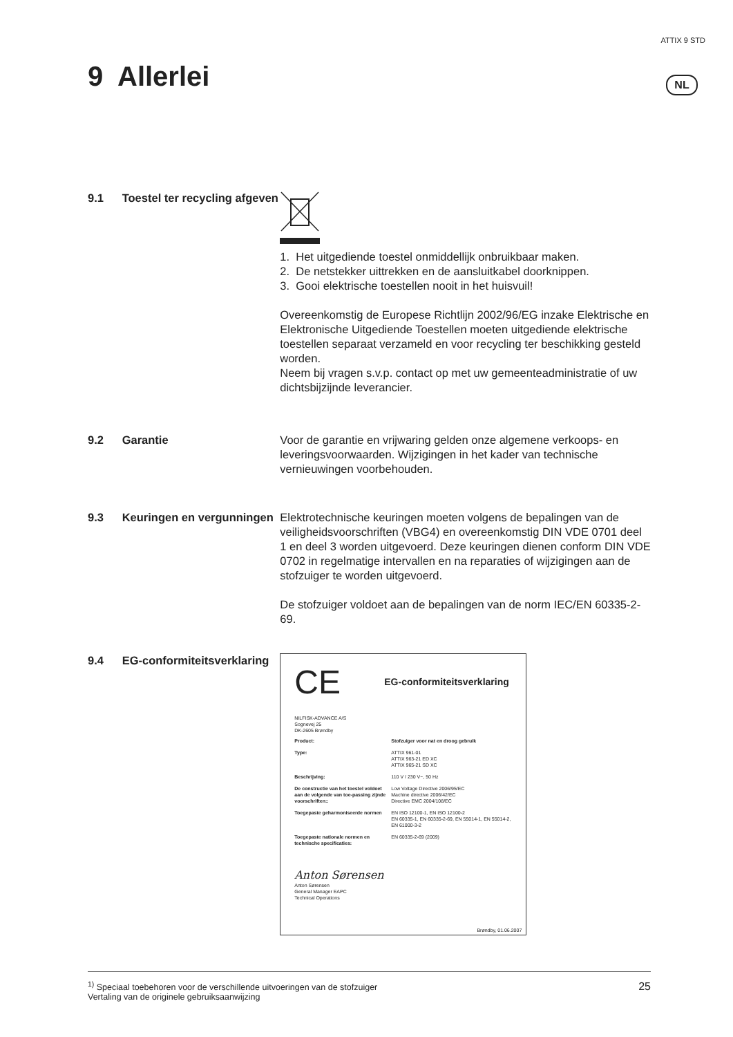ATTIX 9 STD
9 Allerlei NL
9.1 Toestel ter recycling afgeven
1. Het uitgediende toestel onmiddellijk onbruikbaar maken.
2. De netstekker uittrekken en de aansluitkabel doorknippen.
3. Gooi elektrische toestellen nooit in het huisvuil!
Overeenkomstig de Europese Richtlijn 2002/96/EG inzake Elektrische en Elektronische Uitgediende Toestellen moeten uitgediende elektrische toestellen separaat verzameld en voor recycling ter beschikking gesteld worden.
Neem bij vragen s.v.p. contact op met uw gemeenteadministratie of uw dichtsbijzijnde leverancier.
9.2 Garantie Voor de garantie en vrijwaring gelden onze algemene verkoops- en leveringsvoorwaarden. Wijzigingen in het kader van technische vernieuwingen voorbehouden.
9.3 Keuringen en vergunningen
Elektrotechnische keuringen moeten volgens de bepalingen van de veiligheidsvoorschriften (VBG4) en overeenkomstig DIN VDE 0701 deel 1 en deel 3 worden uitgevoerd. Deze keuringen dienen conform DIN VDE 0702 in regelmatige intervallen en na reparaties of wijzigingen aan de stofzuiger te worden uitgevoerd.
De stofzuiger voldoet aan de bepalingen van de norm IEC/EN 60335-2-69.
9.4 EG-conformiteitsverklaring
CE EG-conformiteitsverklaring
NILFISK-ADVANCE A/S
Sognevej 25
DK-2605 Brøndby
| Product: | Stofzuiger voor nat en droog gebruik |
| Type: | ATTIX 961-01 ATTIX 963-21 ED XC ATTIX 965-21 SD XC |
| Beschrijving: | 110 V / 230 V~, 50 Hz |
| De constructie van het toestel voldoet aan de volgende van toe-passing zijnde voorschriften:: | Low Voltage Directive 2006/95/EC Machine directive 2006/42/EC Directive EMC 2004/108/EC |
| Toegepaste geharmoniseerde normen | EN ISO 12100-1, EN ISO 12100-2 EN 60335-1, EN 60335-2-69, EN 55014-1, EN 55014-2, EN 61000-3-2 |
| Toegepaste nationale normen en technische specificaties: | EN 60335-2-69 (2009) |
Anton Sørensen
Anton Sørensen
General Manager EAPC
Technical Operations
Brøndby, 01.06.2007
<sup>1)</sup> Speciaal toebehoren voor de verschillende uitvoeringen van de stofzuiger
Vertaling van de originele gebruiksaanwijzing
25